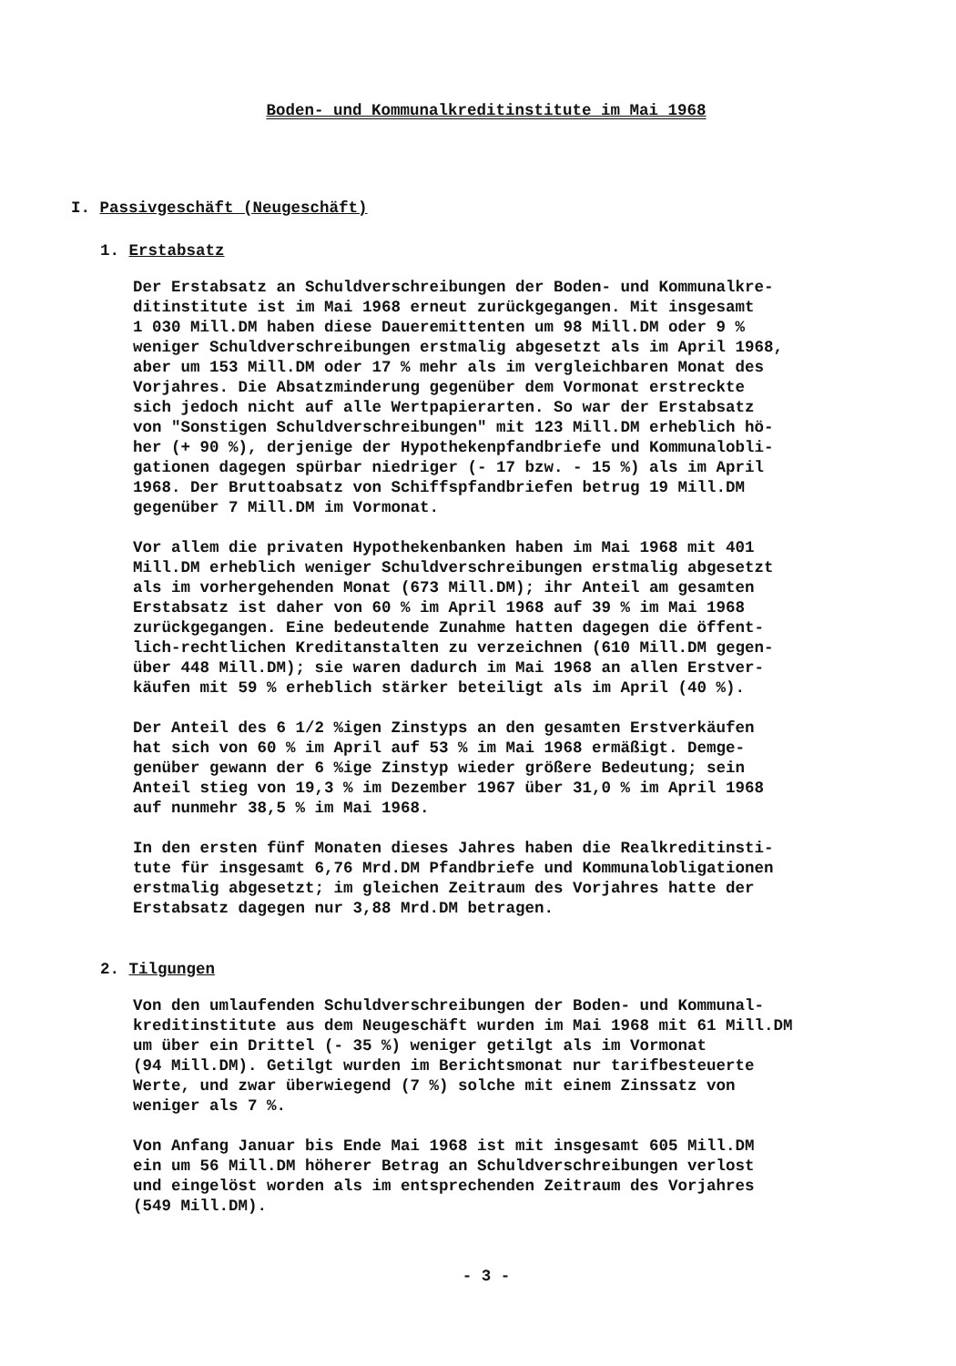Boden- und Kommunalkreditinstitute im Mai 1968
I. Passivgeschäft (Neugeschäft)
1. Erstabsatz
Der Erstabsatz an Schuldverschreibungen der Boden- und Kommunalkre- ditinstitute ist im Mai 1968 erneut zurückgegangen. Mit insgesamt 1 030 Mill.DM haben diese Daueremittenten um 98 Mill.DM oder 9 % weniger Schuldverschreibungen erstmalig abgesetzt als im April 1968, aber um 153 Mill.DM oder 17 % mehr als im vergleichbaren Monat des Vorjahres. Die Absatzminderung gegenüber dem Vormonat erstreckte sich jedoch nicht auf alle Wertpapierarten. So war der Erstabsatz von "Sonstigen Schuldverschreibungen" mit 123 Mill.DM erheblich hö- her (+ 90 %), derjenige der Hypothekenpfandbriefe und Kommunalobli- gationen dagegen spürbar niedriger (- 17 bzw. - 15 %) als im April 1968. Der Bruttoabsatz von Schiffspfandbriefen betrug 19 Mill.DM gegenüber 7 Mill.DM im Vormonat.
Vor allem die privaten Hypothekenbanken haben im Mai 1968 mit 401 Mill.DM erheblich weniger Schuldverschreibungen erstmalig abgesetzt als im vorhergehenden Monat (673 Mill.DM); ihr Anteil am gesamten Erstabsatz ist daher von 60 % im April 1968 auf 39 % im Mai 1968 zurückgegangen. Eine bedeutende Zunahme hatten dagegen die öffent- lich-rechtlichen Kreditanstalten zu verzeichnen (610 Mill.DM gegen- über 448 Mill.DM); sie waren dadurch im Mai 1968 an allen Erstver- käufen mit 59 % erheblich stärker beteiligt als im April (40 %).
Der Anteil des 6 1/2 %igen Zinstyps an den gesamten Erstverkäufen hat sich von 60 % im April auf 53 % im Mai 1968 ermäßigt. Demge- genüber gewann der 6 %ige Zinstyp wieder größere Bedeutung; sein Anteil stieg von 19,3 % im Dezember 1967 über 31,0 % im April 1968 auf nunmehr 38,5 % im Mai 1968.
In den ersten fünf Monaten dieses Jahres haben die Realkreditinsti- tute für insgesamt 6,76 Mrd.DM Pfandbriefe und Kommunalobligationen erstmalig abgesetzt; im gleichen Zeitraum des Vorjahres hatte der Erstabsatz dagegen nur 3,88 Mrd.DM betragen.
2. Tilgungen
Von den umlaufenden Schuldverschreibungen der Boden- und Kommunal- kreditinstitute aus dem Neugeschäft wurden im Mai 1968 mit 61 Mill.DM um über ein Drittel (- 35 %) weniger getilgt als im Vormonat (94 Mill.DM). Getilgt wurden im Berichtsmonat nur tarifbesteuerte Werte, und zwar überwiegend (7 %) solche mit einem Zinssatz von weniger als 7 %.
Von Anfang Januar bis Ende Mai 1968 ist mit insgesamt 605 Mill.DM ein um 56 Mill.DM höherer Betrag an Schuldverschreibungen verlost und eingelöst worden als im entsprechenden Zeitraum des Vorjahres (549 Mill.DM).
- 3 -